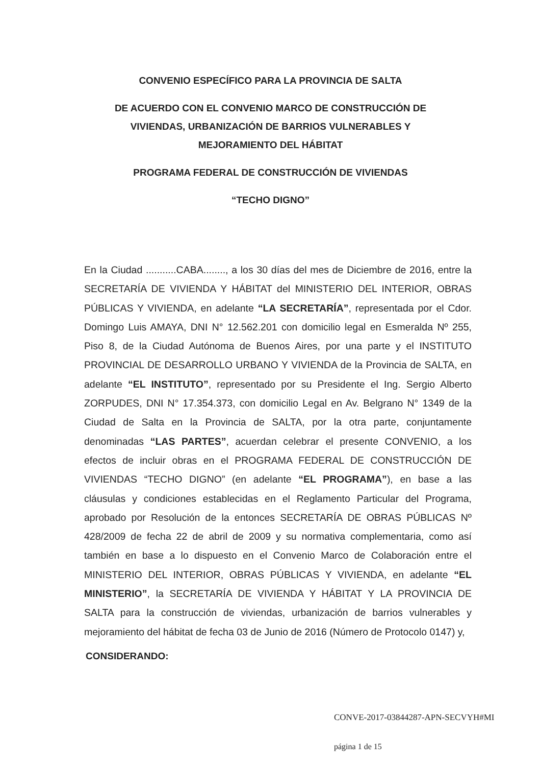CONVENIO ESPECÍFICO PARA LA PROVINCIA DE SALTA
DE ACUERDO CON EL CONVENIO MARCO DE CONSTRUCCIÓN DE
VIVIENDAS, URBANIZACIÓN DE BARRIOS VULNERABLES Y
MEJORAMIENTO DEL HÁBITAT
PROGRAMA FEDERAL DE CONSTRUCCIÓN DE VIVIENDAS
“TECHO DIGNO”
En la Ciudad ...........CABA........, a los 30 días del mes de Diciembre de 2016, entre la SECRETARÍA DE VIVIENDA Y HÁBITAT del MINISTERIO DEL INTERIOR, OBRAS PÚBLICAS Y VIVIENDA, en adelante “LA SECRETARÍA”, representada por el Cdor. Domingo Luis AMAYA, DNI N° 12.562.201 con domicilio legal en Esmeralda Nº 255, Piso 8, de la Ciudad Autónoma de Buenos Aires, por una parte y el INSTITUTO PROVINCIAL DE DESARROLLO URBANO Y VIVIENDA de la Provincia de SALTA, en adelante “EL INSTITUTO”, representado por su Presidente el Ing. Sergio Alberto ZORPUDES, DNI N° 17.354.373, con domicilio Legal en Av. Belgrano N° 1349 de la Ciudad de Salta en la Provincia de SALTA, por la otra parte, conjuntamente denominadas “LAS PARTES”, acuerdan celebrar el presente CONVENIO, a los efectos de incluir obras en el PROGRAMA FEDERAL DE CONSTRUCCIÓN DE VIVIENDAS “TECHO DIGNO” (en adelante “EL PROGRAMA”), en base a las cláusulas y condiciones establecidas en el Reglamento Particular del Programa, aprobado por Resolución de la entonces SECRETARÍA DE OBRAS PÚBLICAS Nº 428/2009 de fecha 22 de abril de 2009 y su normativa complementaria, como así también en base a lo dispuesto en el Convenio Marco de Colaboración entre el MINISTERIO DEL INTERIOR, OBRAS PÚBLICAS Y VIVIENDA, en adelante “EL MINISTERIO”, la SECRETARÍA DE VIVIENDA Y HÁBITAT Y LA PROVINCIA DE SALTA para la construcción de viviendas, urbanización de barrios vulnerables y mejoramiento del hábitat de fecha 03 de Junio de 2016 (Número de Protocolo 0147) y,
CONSIDERANDO:
CONVE-2017-03844287-APN-SECVYH#MI
página 1 de 15